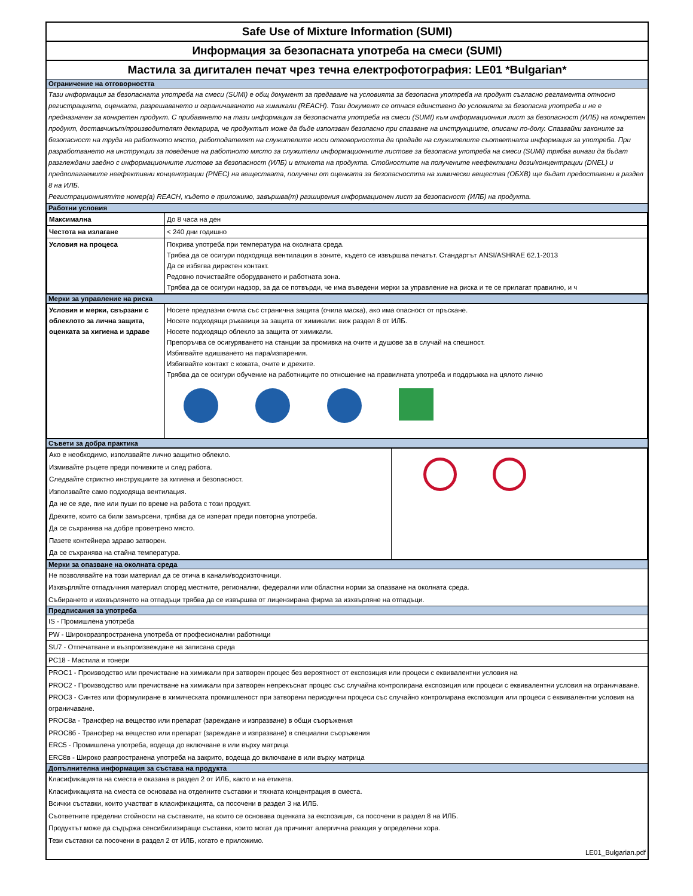Safe Use of Mixture Information (SUMI)
Информация за безопасната употреба на смеси (SUMI)
Мастила за дигитален печат чрез течна електрофотография: LE01 *Bulgarian*
Ограничение на отговорността
Тази информация за безопасната употреба на смеси (SUMI) е общ документ за предаване на условията за безопасна употреба на продукт съгласно регламента относно регистрацията, оценката, разрешаването и ограничаването на химикали (REACH). Този документ се отнася единствено до условията за безопасна употреба и не е предназначен за конкретен продукт. С прибавянето на тази информация за безопасната употреба на смеси (SUMI) към информационния лист за безопасност (ИЛБ) на конкретен продукт, доставчикът/производителят декларира, че продуктът може да бъде използван безопасно при спазване на инструкциите, описани по-долу. Спазвайки законите за безопасност на труда на работното място, работодателят на служителите носи отговорността да предаде на служителите съответната информация за употреба. При разработването на инструкции за поведение на работното място за служители информационните листове за безопасна употреба на смеси (SUMI) трябва винаги да бъдат разглеждани заедно с информационните листове за безопасност (ИЛБ) и етикета на продукта. Стойностите на получените неефективни дози/концентрации (DNEL) и предполагаемите неефективни концентрации (PNEC) на веществата, получени от оценката за безопасността на химически вещества (ОБХВ) ще бъдат предоставени в раздел 8 на ИЛБ.
Регистрационният/те номер(а) REACH, където е приложимо, завършва(т) разширения информационен лист за безопасност (ИЛБ) на продукта.
Работни условия
| Максимална | До 8 часа на ден |
| Честота на излагане | < 240 дни годишно |
| Условия на процеса | Покрива употреба при температура на околната среда. Трябва да се осигури подходяща вентилация в зоните, където се извършва печатът. Стандартът ANSI/ASHRAE 62.1-2013 Да се избягва директен контакт. Редовно почиствайте оборудването и работната зона. Трябва да се осигури надзор, за да се потвърди, че има въведени мерки за управление на риска и те се прилагат правилно, и ч |
Мерки за управление на риска
| Условия и мерки, свързани с облеклото за лична защита, оценката за хигиена и здраве | Носете предпазни очила със странична защита (очила маска), ако има опасност от пръскане. Носете подходящи ръкавици за защита от химикали: виж раздел 8 от ИЛБ. Носете подходящо облекло за защита от химикали. Препоръчва се осигуряването на станции за промивка на очите и душове за в случай на спешност. Избягвайте вдишването на пара/изпарения. Избягвайте контакт с кожата, очите и дрехите. Трябва да се осигури обучение на работниците по отношение на правилната употреба и поддръжка на цялото лично |
Съвети за добра практика
| Ако е необходимо, използвайте лично защитно облекло. Измивайте ръцете преди почивките и след работа. Следвайте стриктно инструкциите за хигиена и безопасност. Използвайте само подходяща вентилация. Да не се яде, пие или пуши по време на работа с този продукт. Дрехите, които са били замърсени, трябва да се изперат преди повторна употреба. Да се съхранява на добре проветрено място. Пазете контейнера здраво затворен. Да се съхранява на стайна температура. | |
Мерки за опазване на околната среда
Не позволявайте на този материал да се отича в канали/водоизточници.
Изхвърляйте отпадъчния материал според местните, регионални, федерални или областни норми за опазване на околната среда.
Събирането и изхвърлянето на отпадъци трябва да се извършва от лицензирана фирма за изхвърляне на отпадъци.
Предписания за употреба
IS - Промишлена употреба
PW - Широкоразпространена употреба от професионални работници
SU7 - Отпечатване и възпроизвеждане на записана среда
PC18 - Мастила и тонери
PROC1 - Производство или пречистване на химикали при затворен процес без вероятност от експозиция или процеси с еквивалентни условия на
PROC2 - Производство или пречистване на химикали при затворен непрекъснат процес със случайна контролирана експозиция или процеси с еквивалентни условия на ограничаване.
PROC3 - Синтез или формулиране в химическата промишленост при затворени периодични процеси със случайно контролирана експозиция или процеси с еквивалентни условия на ограничаване.
PROC8а - Трансфер на вещество или препарат (зареждане и изпразване) в общи съоръжения
PROC8б - Трансфер на вещество или препарат (зареждане и изпразване) в специални съоръжения
ERC5 - Промишлена употреба, водеща до включване в или върху матрица
ERC8в - Широко разпространена употреба на закрито, водеща до включване в или върху матрица
Допълнителна информация за състава на продукта
Класификацията на сместа е оказана в раздел 2 от ИЛБ, както и на етикета.
Класификацията на сместа се основава на отделните съставки и тяхната концентрация в сместа.
Всички съставки, които участват в класификацията, са посочени в раздел 3 на ИЛБ.
Съответните пределни стойности на съставките, на които се основава оценката за експозиция, са посочени в раздел 8 на ИЛБ.
Продуктът може да съдържа сенсибилизиращи съставки, които могат да причинят алергична реакция у определени хора.
Тези съставки са посочени в раздел 2 от ИЛБ, когато е приложимо.
LE01_Bulgarian.pdf